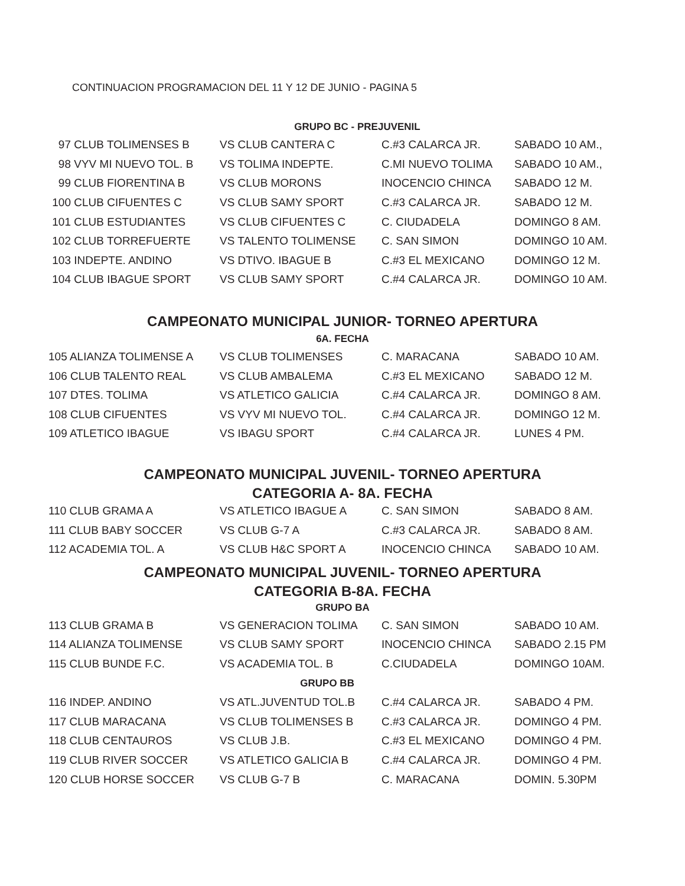CONTINUACION PROGRAMACION DEL 11 Y 12 DE JUNIO - PAGINA 5
GRUPO BC - PREJUVENIL
| 97 CLUB TOLIMENSES B | VS CLUB CANTERA C | C.#3 CALARCA JR. | SABADO 10 AM., |
| 98 VYV MI NUEVO TOL. B | VS TOLIMA INDEPTE. | C.MI NUEVO TOLIMA | SABADO 10 AM., |
| 99 CLUB FIORENTINA B | VS CLUB MORONS | INOCENCIO CHINCA | SABADO 12 M. |
| 100 CLUB CIFUENTES C | VS CLUB SAMY SPORT | C.#3 CALARCA JR. | SABADO 12 M. |
| 101 CLUB ESTUDIANTES | VS CLUB CIFUENTES C | C. CIUDADELA | DOMINGO 8 AM. |
| 102 CLUB TORREFUERTE | VS TALENTO TOLIMENSE | C. SAN SIMON | DOMINGO 10 AM. |
| 103 INDEPTE. ANDINO | VS DTIVO. IBAGUE B | C.#3 EL MEXICANO | DOMINGO 12 M. |
| 104 CLUB IBAGUE SPORT | VS CLUB SAMY SPORT | C.#4 CALARCA JR. | DOMINGO 10 AM. |
CAMPEONATO MUNICIPAL JUNIOR- TORNEO APERTURA
6A. FECHA
| 105 ALIANZA TOLIMENSE A | VS CLUB TOLIMENSES | C. MARACANA | SABADO 10 AM. |
| 106 CLUB TALENTO REAL | VS CLUB AMBALEMA | C.#3 EL MEXICANO | SABADO 12 M. |
| 107 DTES. TOLIMA | VS ATLETICO GALICIA | C.#4 CALARCA JR. | DOMINGO 8 AM. |
| 108 CLUB CIFUENTES | VS VYV MI NUEVO TOL. | C.#4 CALARCA JR. | DOMINGO 12 M. |
| 109 ATLETICO IBAGUE | VS IBAGU SPORT | C.#4 CALARCA JR. | LUNES 4 PM. |
CAMPEONATO MUNICIPAL JUVENIL- TORNEO APERTURA
CATEGORIA A- 8A. FECHA
| 110 CLUB GRAMA A | VS ATLETICO IBAGUE A | C. SAN SIMON | SABADO 8 AM. |
| 111 CLUB BABY SOCCER | VS CLUB G-7 A | C.#3 CALARCA JR. | SABADO 8 AM. |
| 112 ACADEMIA TOL. A | VS CLUB H&C SPORT A | INOCENCIO CHINCA | SABADO 10 AM. |
CAMPEONATO MUNICIPAL JUVENIL- TORNEO APERTURA
CATEGORIA B-8A. FECHA
GRUPO BA
| 113 CLUB GRAMA B | VS GENERACION TOLIMA | C. SAN SIMON | SABADO 10 AM. |
| 114 ALIANZA TOLIMENSE | VS CLUB SAMY SPORT | INOCENCIO CHINCA | SABADO 2.15 PM |
| 115 CLUB BUNDE F.C. | VS ACADEMIA TOL. B | C.CIUDADELA | DOMINGO 10AM. |
| GRUPO BB | | | |
| 116 INDEP. ANDINO | VS ATL.JUVENTUD TOL.B | C.#4 CALARCA JR. | SABADO 4 PM. |
| 117 CLUB MARACANA | VS CLUB TOLIMENSES B | C.#3 CALARCA JR. | DOMINGO 4 PM. |
| 118 CLUB CENTAUROS | VS CLUB J.B. | C.#3 EL MEXICANO | DOMINGO 4 PM. |
| 119 CLUB RIVER SOCCER | VS ATLETICO GALICIA B | C.#4 CALARCA JR. | DOMINGO 4 PM. |
| 120 CLUB HORSE SOCCER | VS CLUB G-7 B | C. MARACANA | DOMIN. 5.30PM |